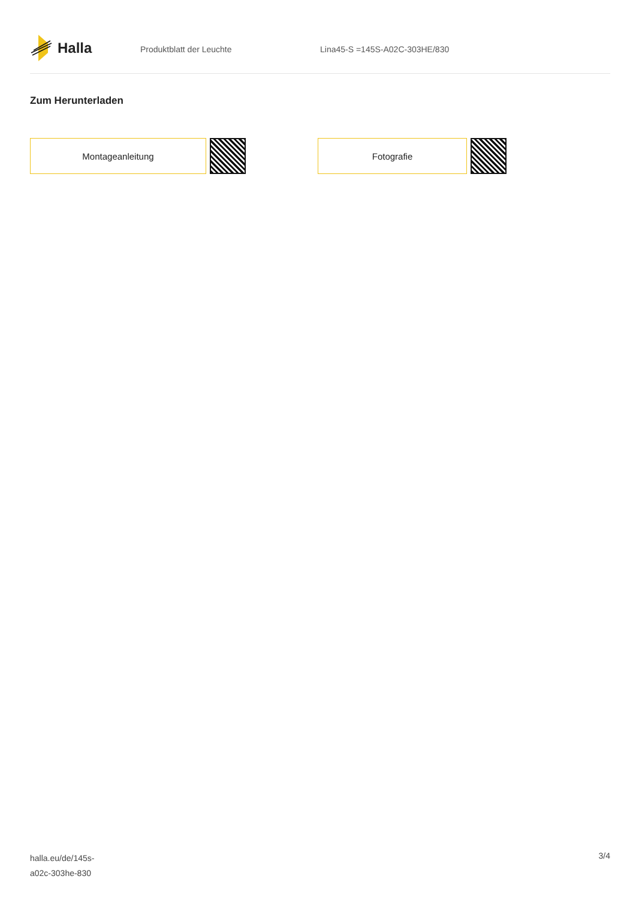Halla
Produktblatt der Leuchte Lina45-S =145S-A02C-303HE/830
Zum Herunterladen
Montageanleitung Fotografie
halla.eu/de/145s-
a02c-303he-830
3/4